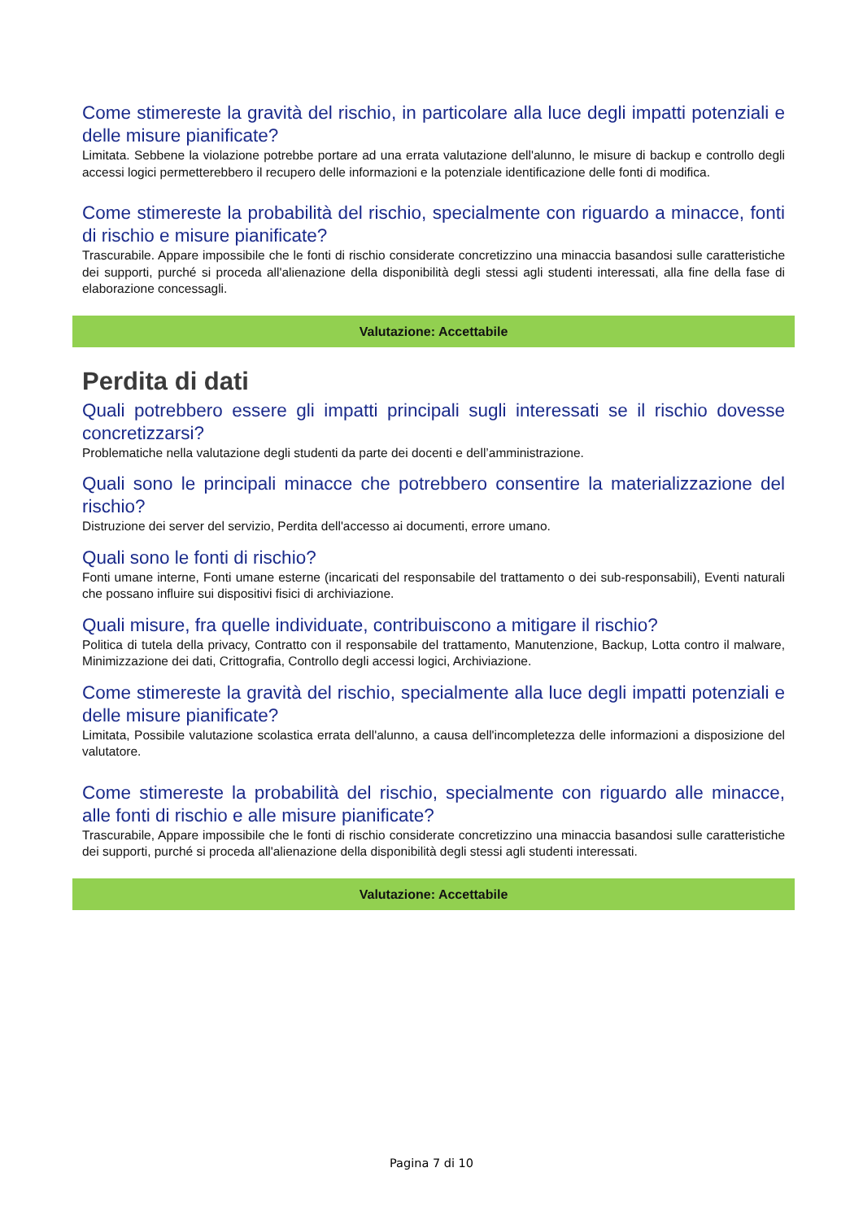Come stimereste la gravità del rischio, in particolare alla luce degli impatti potenziali e delle misure pianificate?
Limitata. Sebbene la violazione potrebbe portare ad una errata valutazione dell'alunno, le misure di backup e controllo degli accessi logici permetterebbero il recupero delle informazioni e la potenziale identificazione delle fonti di modifica.
Come stimereste la probabilità del rischio, specialmente con riguardo a minacce, fonti di rischio e misure pianificate?
Trascurabile. Appare impossibile che le fonti di rischio considerate concretizzino una minaccia basandosi sulle caratteristiche dei supporti, purché si proceda all'alienazione della disponibilità degli stessi agli studenti interessati, alla fine della fase di elaborazione concessagli.
Valutazione: Accettabile
Perdita di dati
Quali potrebbero essere gli impatti principali sugli interessati se il rischio dovesse concretizzarsi?
Problematiche nella valutazione degli studenti da parte dei docenti e dell’amministrazione.
Quali sono le principali minacce che potrebbero consentire la materializzazione del rischio?
Distruzione dei server del servizio, Perdita dell'accesso ai documenti, errore umano.
Quali sono le fonti di rischio?
Fonti umane interne, Fonti umane esterne (incaricati del responsabile del trattamento o dei sub-responsabili), Eventi naturali che possano influire sui dispositivi fisici di archiviazione.
Quali misure, fra quelle individuate, contribuiscono a mitigare il rischio?
Politica di tutela della privacy, Contratto con il responsabile del trattamento, Manutenzione, Backup, Lotta contro il malware, Minimizzazione dei dati, Crittografia, Controllo degli accessi logici, Archiviazione.
Come stimereste la gravità del rischio, specialmente alla luce degli impatti potenziali e delle misure pianificate?
Limitata, Possibile valutazione scolastica errata dell'alunno, a causa dell'incompletezza delle informazioni a disposizione del valutatore.
Come stimereste la probabilità del rischio, specialmente con riguardo alle minacce, alle fonti di rischio e alle misure pianificate?
Trascurabile, Appare impossibile che le fonti di rischio considerate concretizzino una minaccia basandosi sulle caratteristiche dei supporti, purché si proceda all'alienazione della disponibilità degli stessi agli studenti interessati.
Valutazione: Accettabile
Pagina 7 di 10